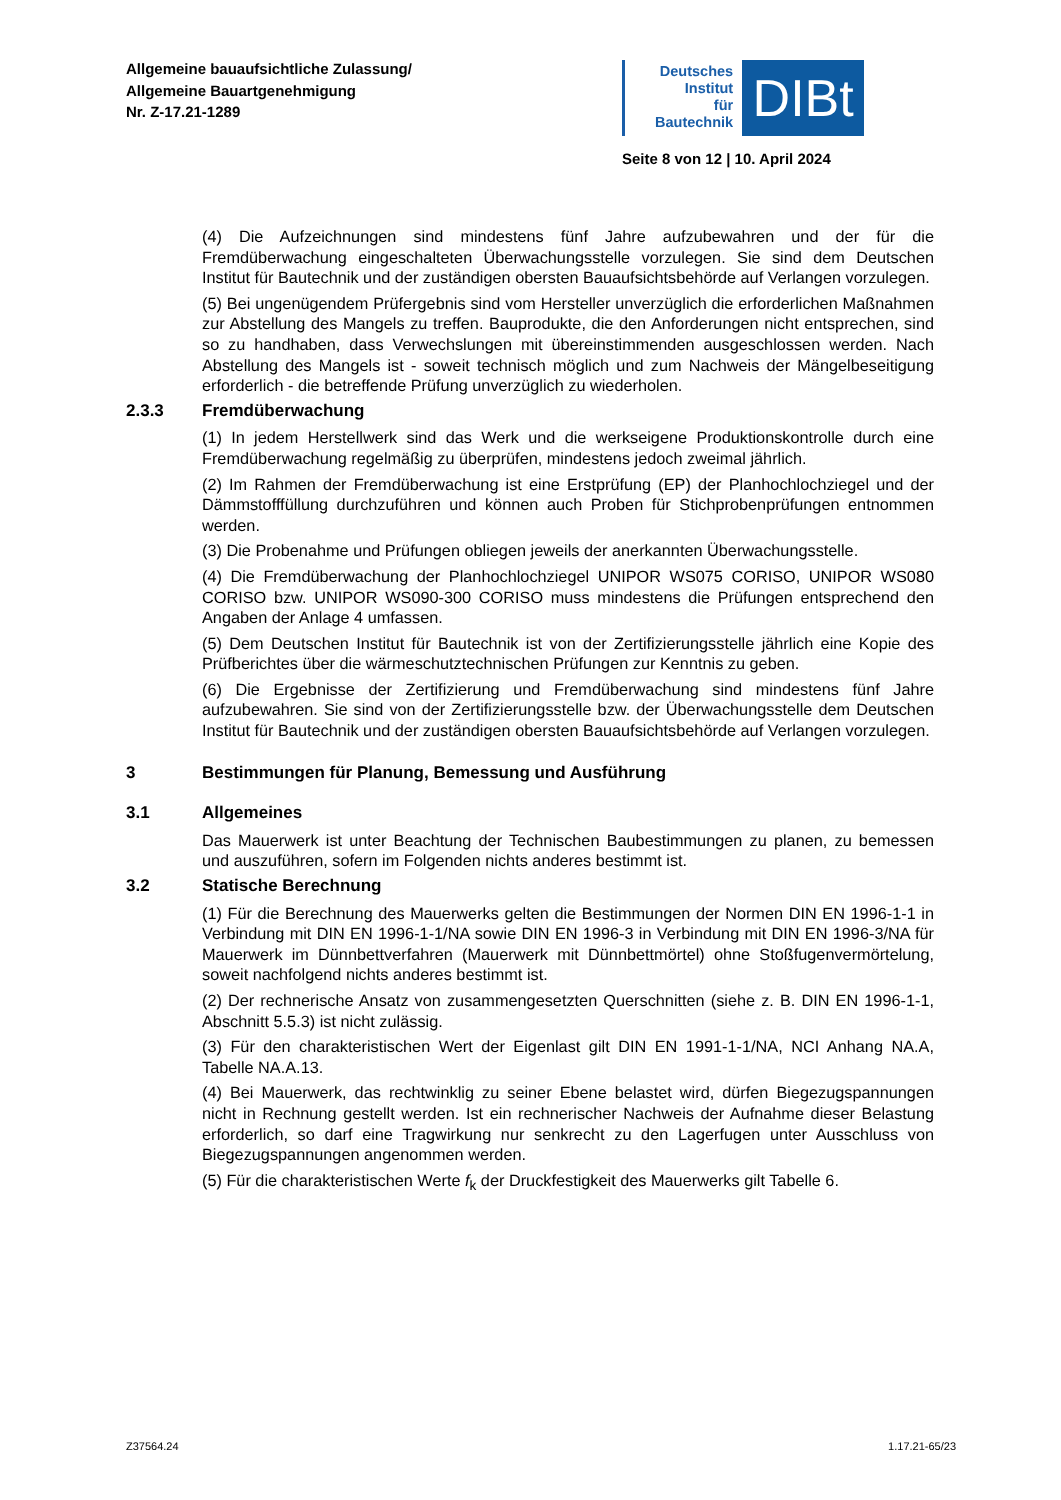Allgemeine bauaufsichtliche Zulassung/
Allgemeine Bauartgenehmigung
Nr. Z-17.21-1289
Deutsches
Institut
für
Bautechnik
DIBt
Seite 8 von 12 | 10. April 2024
(4) Die Aufzeichnungen sind mindestens fünf Jahre aufzubewahren und der für die Fremdüberwachung eingeschalteten Überwachungsstelle vorzulegen. Sie sind dem Deutschen Institut für Bautechnik und der zuständigen obersten Bauaufsichtsbehörde auf Verlangen vorzulegen.
(5) Bei ungenügendem Prüfergebnis sind vom Hersteller unverzüglich die erforderlichen Maßnahmen zur Abstellung des Mangels zu treffen. Bauprodukte, die den Anforderungen nicht entsprechen, sind so zu handhaben, dass Verwechslungen mit übereinstimmenden ausgeschlossen werden. Nach Abstellung des Mangels ist - soweit technisch möglich und zum Nachweis der Mängelbeseitigung erforderlich - die betreffende Prüfung unverzüglich zu wiederholen.
2.3.3 Fremdüberwachung
(1) In jedem Herstellwerk sind das Werk und die werkseigene Produktionskontrolle durch eine Fremdüberwachung regelmäßig zu überprüfen, mindestens jedoch zweimal jährlich.
(2) Im Rahmen der Fremdüberwachung ist eine Erstprüfung (EP) der Planhochlochziegel und der Dämmstofffüllung durchzuführen und können auch Proben für Stichprobenprüfungen entnommen werden.
(3) Die Probenahme und Prüfungen obliegen jeweils der anerkannten Überwachungsstelle.
(4) Die Fremdüberwachung der Planhochlochziegel UNIPOR WS075 CORISO, UNIPOR WS080 CORISO bzw. UNIPOR WS090-300 CORISO muss mindestens die Prüfungen entsprechend den Angaben der Anlage 4 umfassen.
(5) Dem Deutschen Institut für Bautechnik ist von der Zertifizierungsstelle jährlich eine Kopie des Prüfberichtes über die wärmeschutztechnischen Prüfungen zur Kenntnis zu geben.
(6) Die Ergebnisse der Zertifizierung und Fremdüberwachung sind mindestens fünf Jahre aufzubewahren. Sie sind von der Zertifizierungsstelle bzw. der Überwachungsstelle dem Deutschen Institut für Bautechnik und der zuständigen obersten Bauaufsichtsbehörde auf Verlangen vorzulegen.
3 Bestimmungen für Planung, Bemessung und Ausführung
3.1 Allgemeines
Das Mauerwerk ist unter Beachtung der Technischen Baubestimmungen zu planen, zu bemessen und auszuführen, sofern im Folgenden nichts anderes bestimmt ist.
3.2 Statische Berechnung
(1) Für die Berechnung des Mauerwerks gelten die Bestimmungen der Normen DIN EN 1996-1-1 in Verbindung mit DIN EN 1996-1-1/NA sowie DIN EN 1996-3 in Verbindung mit DIN EN 1996-3/NA für Mauerwerk im Dünnbettverfahren (Mauerwerk mit Dünnbettmörtel) ohne Stoßfugenvermörtelung, soweit nachfolgend nichts anderes bestimmt ist.
(2) Der rechnerische Ansatz von zusammengesetzten Querschnitten (siehe z. B. DIN EN 1996-1-1, Abschnitt 5.5.3) ist nicht zulässig.
(3) Für den charakteristischen Wert der Eigenlast gilt DIN EN 1991-1-1/NA, NCI Anhang NA.A, Tabelle NA.A.13.
(4) Bei Mauerwerk, das rechtwinklig zu seiner Ebene belastet wird, dürfen Biegezugspannungen nicht in Rechnung gestellt werden. Ist ein rechnerischer Nachweis der Aufnahme dieser Belastung erforderlich, so darf eine Tragwirkung nur senkrecht zu den Lagerfugen unter Ausschluss von Biegezugspannungen angenommen werden.
(5) Für die charakteristischen Werte f<sub>k</sub> der Druckfestigkeit des Mauerwerks gilt Tabelle 6.
Z37564.24 1.17.21-65/23